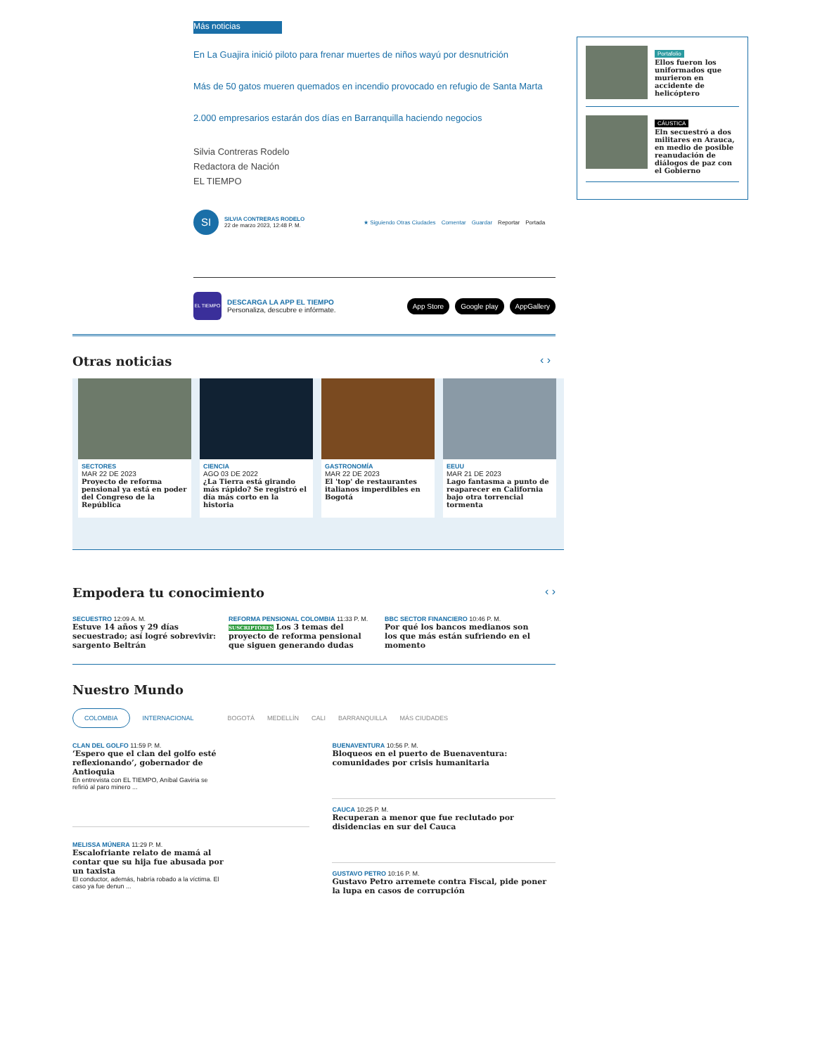Más noticias
En La Guajira inició piloto para frenar muertes de niños wayú por desnutrición
Más de 50 gatos mueren quemados en incendio provocado en refugio de Santa Marta
2.000 empresarios estarán dos días en Barranquilla haciendo negocios
Silvia Contreras Rodelo
Redactora de Nación
EL TIEMPO
SI
SILVIA CONTRERAS RODELO
22 de marzo 2023, 12:48 P. M.
★ Siguiendo Otras Ciudades Comentar Guardar Reportar Portada
EL TIEMPO
DESCARGA LA APP EL TIEMPO
Personaliza, descubre e infórmate.
App Store Google play AppGallery
Otras noticias ‹ ›
SECTORES
MAR 22 DE 2023
Proyecto de reforma pensional ya está en poder del Congreso de la República
CIENCIA
AGO 03 DE 2022
¿La Tierra está girando más rápido? Se registró el día más corto en la historia
GASTRONOMÍA
MAR 22 DE 2023
El 'top' de restaurantes italianos imperdibles en Bogotá
EEUU
MAR 21 DE 2023
Lago fantasma a punto de reaparecer en California bajo otra torrencial tormenta
Empodera tu conocimiento ‹ ›
SECUESTRO 12:09 A. M.
Estuve 14 años y 29 días secuestrado; así logré sobrevivir: sargento Beltrán
REFORMA PENSIONAL COLOMBIA 11:33 P. M.
SUSCRIPTORES Los 3 temas del proyecto de reforma pensional que siguen generando dudas
BBC SECTOR FINANCIERO 10:46 P. M.
Por qué los bancos medianos son los que más están sufriendo en el momento
Nuestro Mundo
COLOMBIA INTERNACIONAL BOGOTÁ MEDELLÍN CALI BARRANQUILLA MÁS CIUDADES
CLAN DEL GOLFO 11:59 P. M.
‘Espero que el clan del golfo esté reflexionando’, gobernador de Antioquia
En entrevista con EL TIEMPO, Aníbal Gaviria se refirió al paro minero ...
MELISSA MÚNERA 11:29 P. M.
Escalofriante relato de mamá al contar que su hija fue abusada por un taxista
El conductor, además, habría robado a la víctima. El caso ya fue denun ...
BUENAVENTURA 10:56 P. M.
Bloqueos en el puerto de Buenaventura: comunidades por crisis humanitaria
CAUCA 10:25 P. M.
Recuperan a menor que fue reclutado por disidencias en sur del Cauca
GUSTAVO PETRO 10:16 P. M.
Gustavo Petro arremete contra Fiscal, pide poner la lupa en casos de corrupción
Portafolio
Ellos fueron los uniformados que murieron en accidente de helicóptero
CÁUSTICA
Eln secuestró a dos militares en Arauca, en medio de posible reanudación de diálogos de paz con el Gobierno